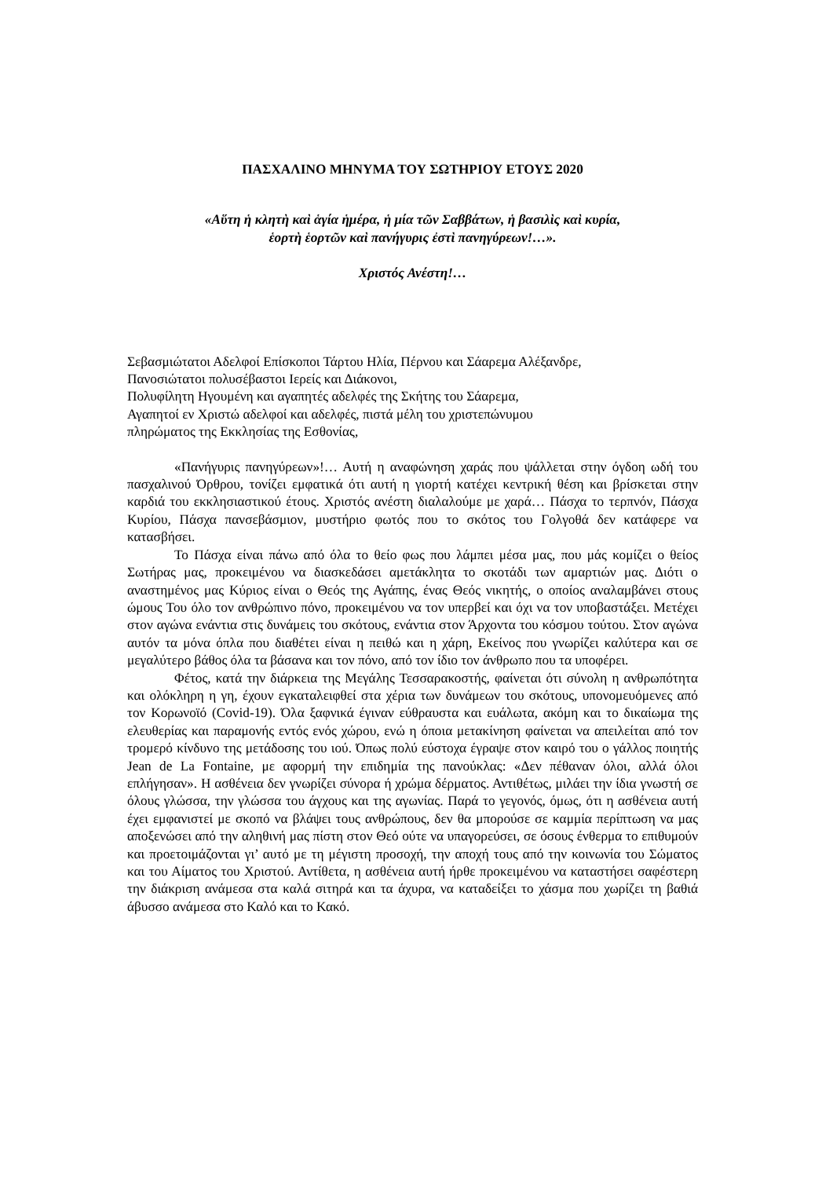ΠΑΣΧΑΛΙΝΟ ΜΗΝΥΜΑ ΤΟΥ ΣΩΤΗΡΙΟΥ ΕΤΟΥΣ 2020
«Αὕτη ἡ κλητὴ καὶ ἁγία ἡμέρα, ἡ μία τῶν Σαββάτων, ἡ βασιλὶς καὶ κυρία,
ἑορτὴ ἑορτῶν καὶ πανήγυρις ἐστὶ πανηγύρεων!…».
Χριστός Ανέστη!…
Σεβασμιώτατοι Αδελφοί Επίσκοποι Τάρτου Ηλία, Πέρνου και Σάαρεμα Αλέξανδρε,
Πανοσιώτατοι πολυσέβαστοι Ιερείς και Διάκονοι,
Πολυφίλητη Ηγουμένη και αγαπητές αδελφές της Σκήτης του Σάαρεμα,
Αγαπητοί εν Χριστώ αδελφοί και αδελφές, πιστά μέλη του χριστεπώνυμου
πληρώματος της Εκκλησίας της Εσθονίας,
«Πανήγυρις πανηγύρεων»!… Αυτή η αναφώνηση χαράς που ψάλλεται στην όγδοη ωδή του πασχαλινού Όρθρου, τονίζει εμφατικά ότι αυτή η γιορτή κατέχει κεντρική θέση και βρίσκεται στην καρδιά του εκκλησιαστικού έτους. Χριστός ανέστη διαλαλούμε με χαρά… Πάσχα το τερπνόν, Πάσχα Κυρίου, Πάσχα πανσεβάσμιον, μυστήριο φωτός που το σκότος του Γολγοθά δεν κατάφερε να κατασβήσει.
Το Πάσχα είναι πάνω από όλα το θείο φως που λάμπει μέσα μας, που μάς κομίζει ο θείος Σωτήρας μας, προκειμένου να διασκεδάσει αμετάκλητα το σκοτάδι των αμαρτιών μας. Διότι ο αναστημένος μας Κύριος είναι ο Θεός της Αγάπης, ένας Θεός νικητής, ο οποίος αναλαμβάνει στους ώμους Του όλο τον ανθρώπινο πόνο, προκειμένου να τον υπερβεί και όχι να τον υποβαστάξει. Μετέχει στον αγώνα ενάντια στις δυνάμεις του σκότους, ενάντια στον Άρχοντα του κόσμου τούτου. Στον αγώνα αυτόν τα μόνα όπλα που διαθέτει είναι η πειθώ και η χάρη, Εκείνος που γνωρίζει καλύτερα και σε μεγαλύτερο βάθος όλα τα βάσανα και τον πόνο, από τον ίδιο τον άνθρωπο που τα υποφέρει.
Φέτος, κατά την διάρκεια της Μεγάλης Τεσσαρακοστής, φαίνεται ότι σύνολη η ανθρωπότητα και ολόκληρη η γη, έχουν εγκαταλειφθεί στα χέρια των δυνάμεων του σκότους, υπονομευόμενες από τον Κορωνοϊό (Covid-19). Όλα ξαφνικά έγιναν εύθραυστα και ευάλωτα, ακόμη και το δικαίωμα της ελευθερίας και παραμονής εντός ενός χώρου, ενώ η όποια μετακίνηση φαίνεται να απειλείται από τον τρομερό κίνδυνο της μετάδοσης του ιού. Όπως πολύ εύστοχα έγραψε στον καιρό του ο γάλλος ποιητής Jean de La Fontaine, με αφορμή την επιδημία της πανούκλας: «Δεν πέθαναν όλοι, αλλά όλοι επλήγησαν». Η ασθένεια δεν γνωρίζει σύνορα ή χρώμα δέρματος. Αντιθέτως, μιλάει την ίδια γνωστή σε όλους γλώσσα, την γλώσσα του άγχους και της αγωνίας. Παρά το γεγονός, όμως, ότι η ασθένεια αυτή έχει εμφανιστεί με σκοπό να βλάψει τους ανθρώπους, δεν θα μπορούσε σε καμμία περίπτωση να μας αποξενώσει από την αληθινή μας πίστη στον Θεό ούτε να υπαγορεύσει, σε όσους ένθερμα το επιθυμούν και προετοιμάζονται γι’ αυτό με τη μέγιστη προσοχή, την αποχή τους από την κοινωνία του Σώματος και του Αίματος του Χριστού. Αντίθετα, η ασθένεια αυτή ήρθε προκειμένου να καταστήσει σαφέστερη την διάκριση ανάμεσα στα καλά σιτηρά και τα άχυρα, να καταδείξει το χάσμα που χωρίζει τη βαθιά άβυσσο ανάμεσα στο Καλό και το Κακό.